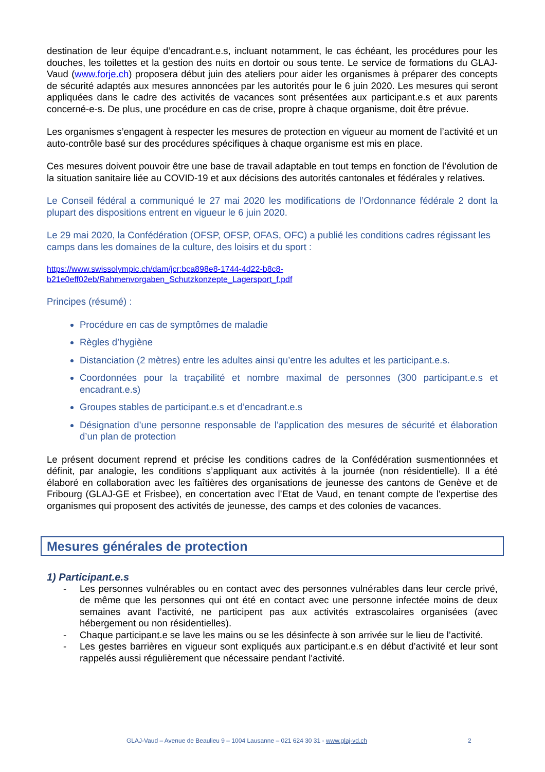destination de leur équipe d’encadrant.e.s, incluant notamment, le cas échéant, les procédures pour les douches, les toilettes et la gestion des nuits en dortoir ou sous tente. Le service de formations du GLAJ-Vaud (www.forje.ch) proposera début juin des ateliers pour aider les organismes à préparer des concepts de sécurité adaptés aux mesures annoncées par les autorités pour le 6 juin 2020. Les mesures qui seront appliquées dans le cadre des activités de vacances sont présentées aux participant.e.s et aux parents concerné-e-s. De plus, une procédure en cas de crise, propre à chaque organisme, doit être prévue.
Les organismes s’engagent à respecter les mesures de protection en vigueur au moment de l’activité et un auto-contrôle basé sur des procédures spécifiques à chaque organisme est mis en place.
Ces mesures doivent pouvoir être une base de travail adaptable en tout temps en fonction de l’évolution de la situation sanitaire liée au COVID-19 et aux décisions des autorités cantonales et fédérales y relatives.
Le Conseil fédéral a communiqué le 27 mai 2020 les modifications de l’Ordonnance fédérale 2 dont la plupart des dispositions entrent en vigueur le 6 juin 2020.
Le 29 mai 2020, la Confédération (OFSP, OFSP, OFAS, OFC) a publié les conditions cadres régissant les camps dans les domaines de la culture, des loisirs et du sport :
https://www.swissolympic.ch/dam/jcr:bca898e8-1744-4d22-b8c8-
b21e0eff02eb/Rahmenvorgaben_Schutzkonzepte_Lagersport_f.pdf
Principes (résumé) :
Procédure en cas de symptômes de maladie
Règles d’hygiène
Distanciation (2 mètres) entre les adultes ainsi qu’entre les adultes et les participant.e.s.
Coordonnées pour la traçabilité et nombre maximal de personnes (300 participant.e.s et encadrant.e.s)
Groupes stables de participant.e.s et d’encadrant.e.s
Désignation d’une personne responsable de l’application des mesures de sécurité et élaboration d’un plan de protection
Le présent document reprend et précise les conditions cadres de la Confédération susmentionnées et définit, par analogie, les conditions s’appliquant aux activités à la journée (non résidentielle). Il a été élaboré en collaboration avec les faîtières des organisations de jeunesse des cantons de Genève et de Fribourg (GLAJ-GE et Frisbee), en concertation avec l’Etat de Vaud, en tenant compte de l'expertise des organismes qui proposent des activités de jeunesse, des camps et des colonies de vacances.
Mesures générales de protection
1) Participant.e.s
- Les personnes vulnérables ou en contact avec des personnes vulnérables dans leur cercle privé, de même que les personnes qui ont été en contact avec une personne infectée moins de deux semaines avant l’activité, ne participent pas aux activités extrascolaires organisées (avec hébergement ou non résidentielles).
- Chaque participant.e se lave les mains ou se les désinfecte à son arrivée sur le lieu de l’activité.
- Les gestes barrières en vigueur sont expliqués aux participant.e.s en début d’activité et leur sont rappelés aussi régulièrement que nécessaire pendant l'activité.
GLAJ-Vaud – Avenue de Beaulieu 9 – 1004 Lausanne – 021 624 30 31 - www.glaj-vd.ch 2